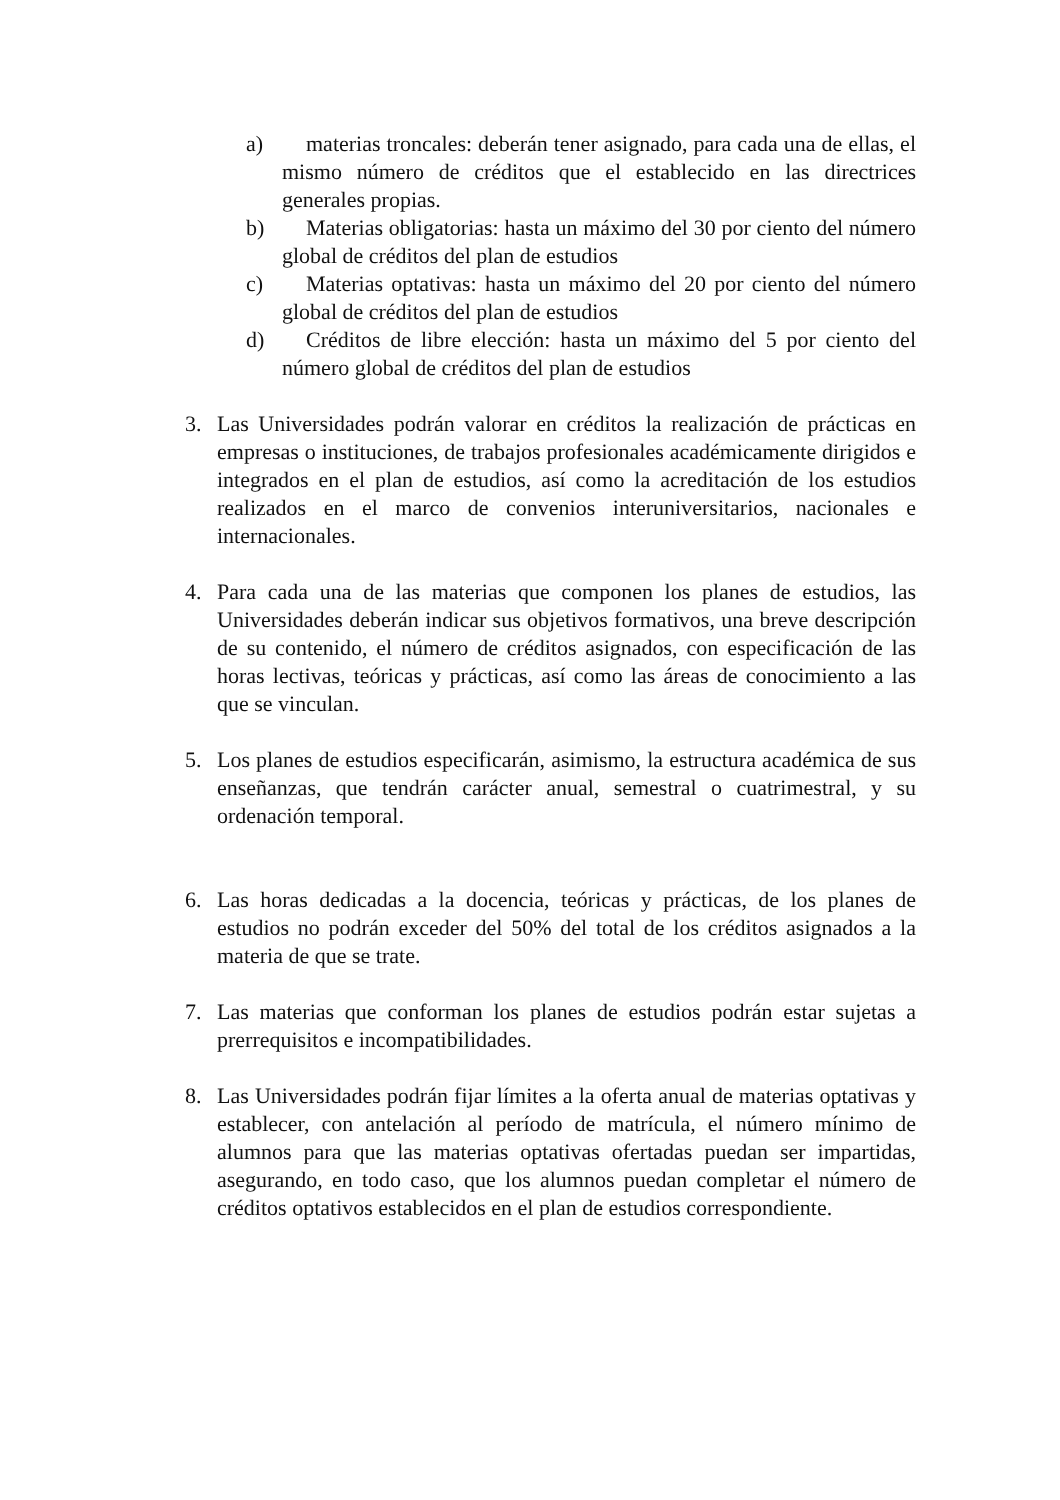a) materias troncales: deberán tener asignado, para cada una de ellas, el mismo número de créditos que el establecido en las directrices generales propias.
b) Materias obligatorias: hasta un máximo del 30 por ciento del número global de créditos del plan de estudios
c) Materias optativas: hasta un máximo del 20 por ciento del número global de créditos del plan de estudios
d) Créditos de libre elección: hasta un máximo del 5 por ciento del número global de créditos del plan de estudios
3. Las Universidades podrán valorar en créditos la realización de prácticas en empresas o instituciones, de trabajos profesionales académicamente dirigidos e integrados en el plan de estudios, así como la acreditación de los estudios realizados en el marco de convenios interuniversitarios, nacionales e internacionales.
4. Para cada una de las materias que componen los planes de estudios, las Universidades deberán indicar sus objetivos formativos, una breve descripción de su contenido, el número de créditos asignados, con especificación de las horas lectivas, teóricas y prácticas, así como las áreas de conocimiento a las que se vinculan.
5. Los planes de estudios especificarán, asimismo, la estructura académica de sus enseñanzas, que tendrán carácter anual, semestral o cuatrimestral, y su ordenación temporal.
6. Las horas dedicadas a la docencia, teóricas y prácticas, de los planes de estudios no podrán exceder del 50% del total de los créditos asignados a la materia de que se trate.
7. Las materias que conforman los planes de estudios podrán estar sujetas a prerrequisitos e incompatibilidades.
8. Las Universidades podrán fijar límites a la oferta anual de materias optativas y establecer, con antelación al período de matrícula, el número mínimo de alumnos para que las materias optativas ofertadas puedan ser impartidas, asegurando, en todo caso, que los alumnos puedan completar el número de créditos optativos establecidos en el plan de estudios correspondiente.